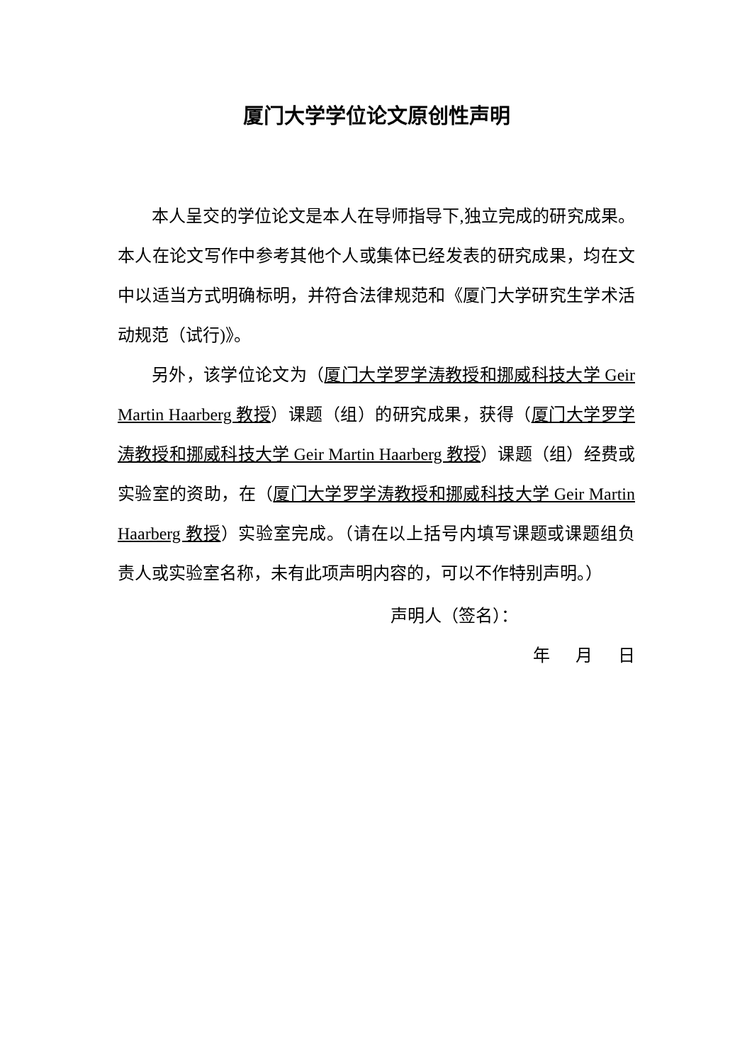厦门大学学位论文原创性声明
本人呈交的学位论文是本人在导师指导下,独立完成的研究成果。本人在论文写作中参考其他个人或集体已经发表的研究成果，均在文中以适当方式明确标明，并符合法律规范和《厦门大学研究生学术活动规范（试行)》。
另外，该学位论文为（厦门大学罗学涛教授和挪威科技大学 Geir Martin Haarberg 教授）课题（组）的研究成果，获得（厦门大学罗学涛教授和挪威科技大学 Geir Martin Haarberg 教授）课题（组）经费或实验室的资助，在（厦门大学罗学涛教授和挪威科技大学 Geir Martin Haarberg 教授）实验室完成。（请在以上括号内填写课题或课题组负责人或实验室名称，未有此项声明内容的，可以不作特别声明。）
声明人（签名）：
年 月 日